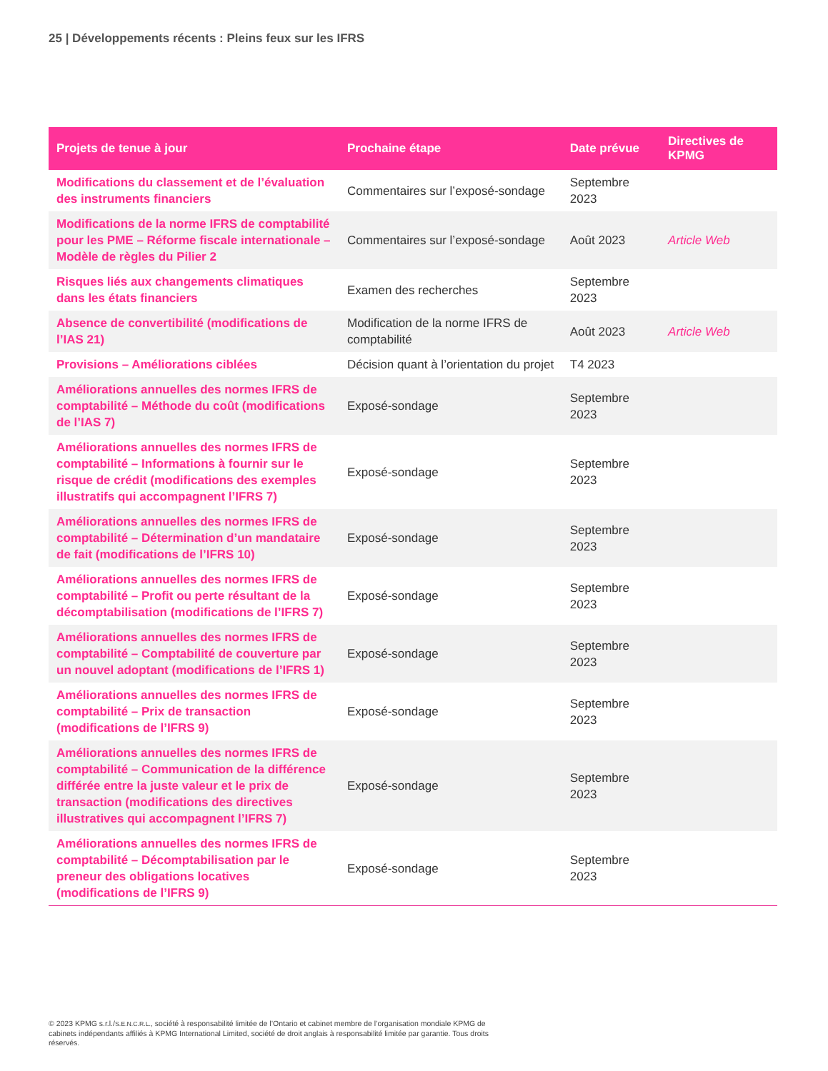25 | Développements récents : Pleins feux sur les IFRS
| Projets de tenue à jour | Prochaine étape | Date prévue | Directives de KPMG |
| --- | --- | --- | --- |
| Modifications du classement et de l’évaluation des instruments financiers | Commentaires sur l’exposé-sondage | Septembre 2023 | |
| Modifications de la norme IFRS de comptabilité pour les PME – Réforme fiscale internationale – Modèle de règles du Pilier 2 | Commentaires sur l’exposé-sondage | Août 2023 | Article Web |
| Risques liés aux changements climatiques dans les états financiers | Examen des recherches | Septembre 2023 | |
| Absence de convertibilité (modifications de l’IAS 21) | Modification de la norme IFRS de comptabilité | Août 2023 | Article Web |
| Provisions – Améliorations ciblées | Décision quant à l’orientation du projet | T4 2023 | |
| Améliorations annuelles des normes IFRS de comptabilité – Méthode du coût (modifications de l’IAS 7) | Exposé-sondage | Septembre 2023 | |
| Améliorations annuelles des normes IFRS de comptabilité – Informations à fournir sur le risque de crédit (modifications des exemples illustratifs qui accompagnent l’IFRS 7) | Exposé-sondage | Septembre 2023 | |
| Améliorations annuelles des normes IFRS de comptabilité – Détermination d’un mandataire de fait (modifications de l’IFRS 10) | Exposé-sondage | Septembre 2023 | |
| Améliorations annuelles des normes IFRS de comptabilité – Profit ou perte résultant de la décomptabilisation (modifications de l’IFRS 7) | Exposé-sondage | Septembre 2023 | |
| Améliorations annuelles des normes IFRS de comptabilité – Comptabilité de couverture par un nouvel adoptant (modifications de l’IFRS 1) | Exposé-sondage | Septembre 2023 | |
| Améliorations annuelles des normes IFRS de comptabilité – Prix de transaction (modifications de l’IFRS 9) | Exposé-sondage | Septembre 2023 | |
| Améliorations annuelles des normes IFRS de comptabilité – Communication de la différence différée entre la juste valeur et le prix de transaction (modifications des directives illustratives qui accompagnent l’IFRS 7) | Exposé-sondage | Septembre 2023 | |
| Améliorations annuelles des normes IFRS de comptabilité – Décomptabilisation par le preneur des obligations locatives (modifications de l’IFRS 9) | Exposé-sondage | Septembre 2023 | |
© 2023 KPMG s.r.l./S.E.N.C.R.L., société à responsabilité limitée de l’Ontario et cabinet membre de l’organisation mondiale KPMG de cabinets indépendants affiliés à KPMG International Limited, société de droit anglais à responsabilité limitée par garantie. Tous droits réservés.